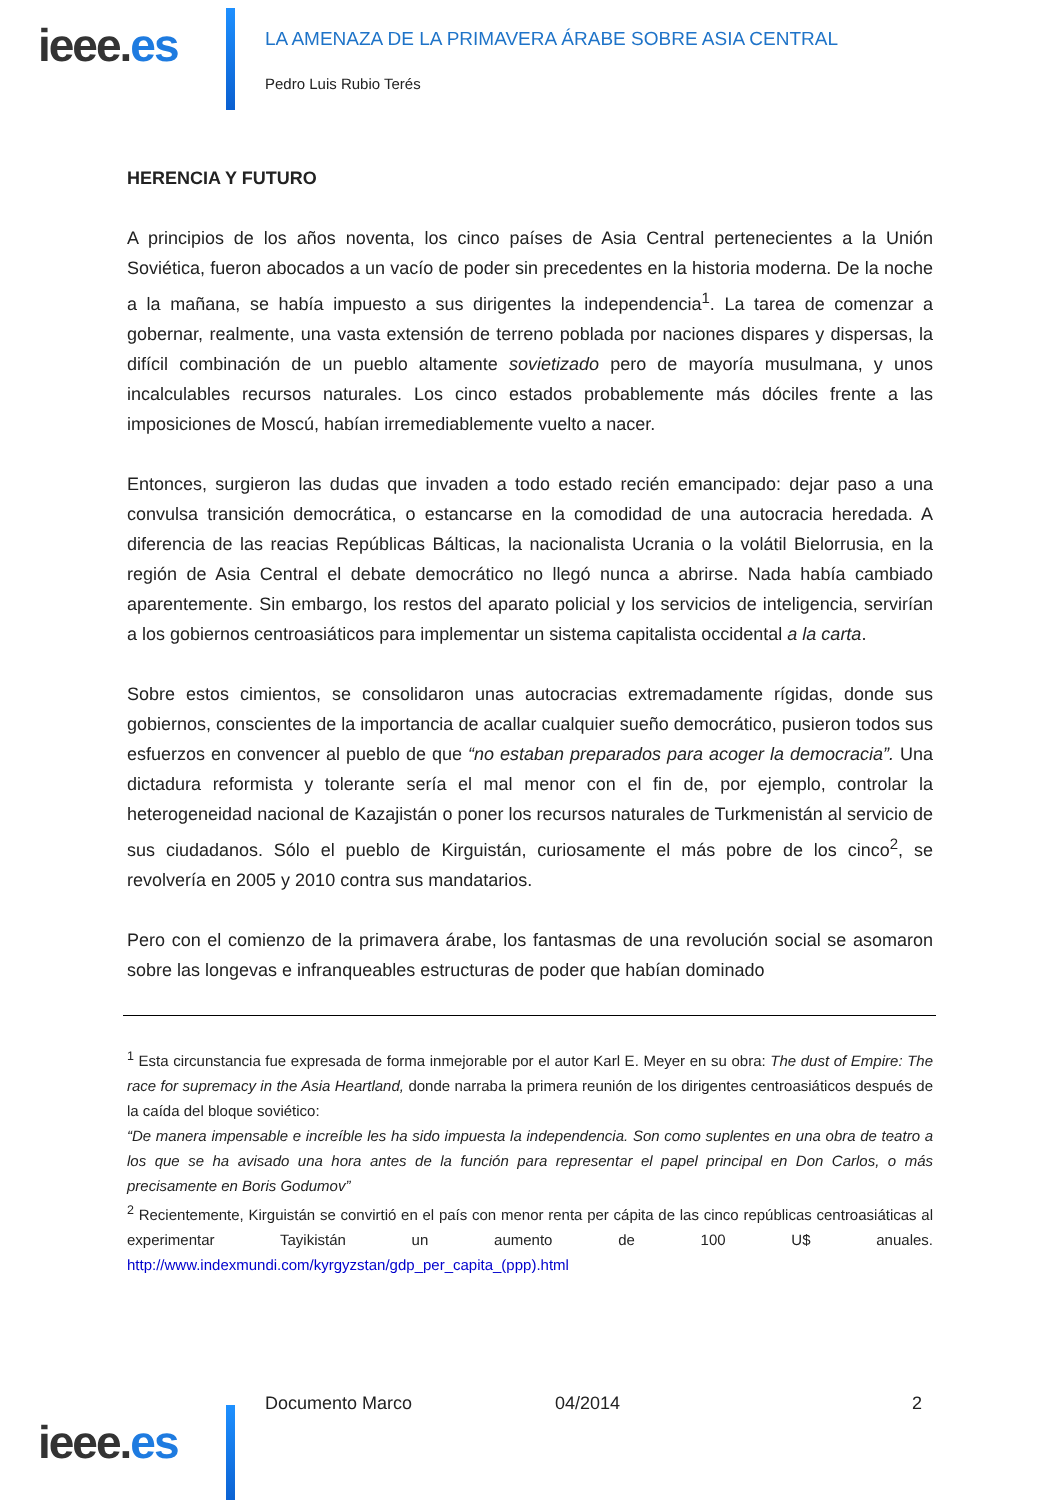ieee.es
LA AMENAZA DE LA PRIMAVERA ÁRABE SOBRE ASIA CENTRAL
Pedro Luis Rubio Terés
HERENCIA Y FUTURO
A principios de los años noventa, los cinco países de Asia Central pertenecientes a la Unión Soviética, fueron abocados a un vacío de poder sin precedentes en la historia moderna. De la noche a la mañana, se había impuesto a sus dirigentes la independencia<sup>1</sup>. La tarea de comenzar a gobernar, realmente, una vasta extensión de terreno poblada por naciones dispares y dispersas, la difícil combinación de un pueblo altamente sovietizado pero de mayoría musulmana, y unos incalculables recursos naturales. Los cinco estados probablemente más dóciles frente a las imposiciones de Moscú, habían irremediablemente vuelto a nacer.
Entonces, surgieron las dudas que invaden a todo estado recién emancipado: dejar paso a una convulsa transición democrática, o estancarse en la comodidad de una autocracia heredada. A diferencia de las reacias Repúblicas Bálticas, la nacionalista Ucrania o la volátil Bielorrusia, en la región de Asia Central el debate democrático no llegó nunca a abrirse. Nada había cambiado aparentemente. Sin embargo, los restos del aparato policial y los servicios de inteligencia, servirían a los gobiernos centroasiáticos para implementar un sistema capitalista occidental a la carta.
Sobre estos cimientos, se consolidaron unas autocracias extremadamente rígidas, donde sus gobiernos, conscientes de la importancia de acallar cualquier sueño democrático, pusieron todos sus esfuerzos en convencer al pueblo de que “no estaban preparados para acoger la democracia”. Una dictadura reformista y tolerante sería el mal menor con el fin de, por ejemplo, controlar la heterogeneidad nacional de Kazajistán o poner los recursos naturales de Turkmenistán al servicio de sus ciudadanos. Sólo el pueblo de Kirguistán, curiosamente el más pobre de los cinco<sup>2</sup>, se revolvería en 2005 y 2010 contra sus mandatarios.
Pero con el comienzo de la primavera árabe, los fantasmas de una revolución social se asomaron sobre las longevas e infranqueables estructuras de poder que habían dominado
<sup>1</sup> Esta circunstancia fue expresada de forma inmejorable por el autor Karl E. Meyer en su obra: The dust of Empire: The race for supremacy in the Asia Heartland, donde narraba la primera reunión de los dirigentes centroasiáticos después de la caída del bloque soviético:
“De manera impensable e increíble les ha sido impuesta la independencia. Son como suplentes en una obra de teatro a los que se ha avisado una hora antes de la función para representar el papel principal en Don Carlos, o más precisamente en Boris Godumov”
<sup>2</sup> Recientemente, Kirguistán se convirtió en el país con menor renta per cápita de las cinco repúblicas centroasiáticas al experimentar Tayikistán un aumento de 100 U$ anuales. http://www.indexmundi.com/kyrgyzstan/gdp_per_capita_(ppp).html
ieee.es
Documento Marco 04/2014 2